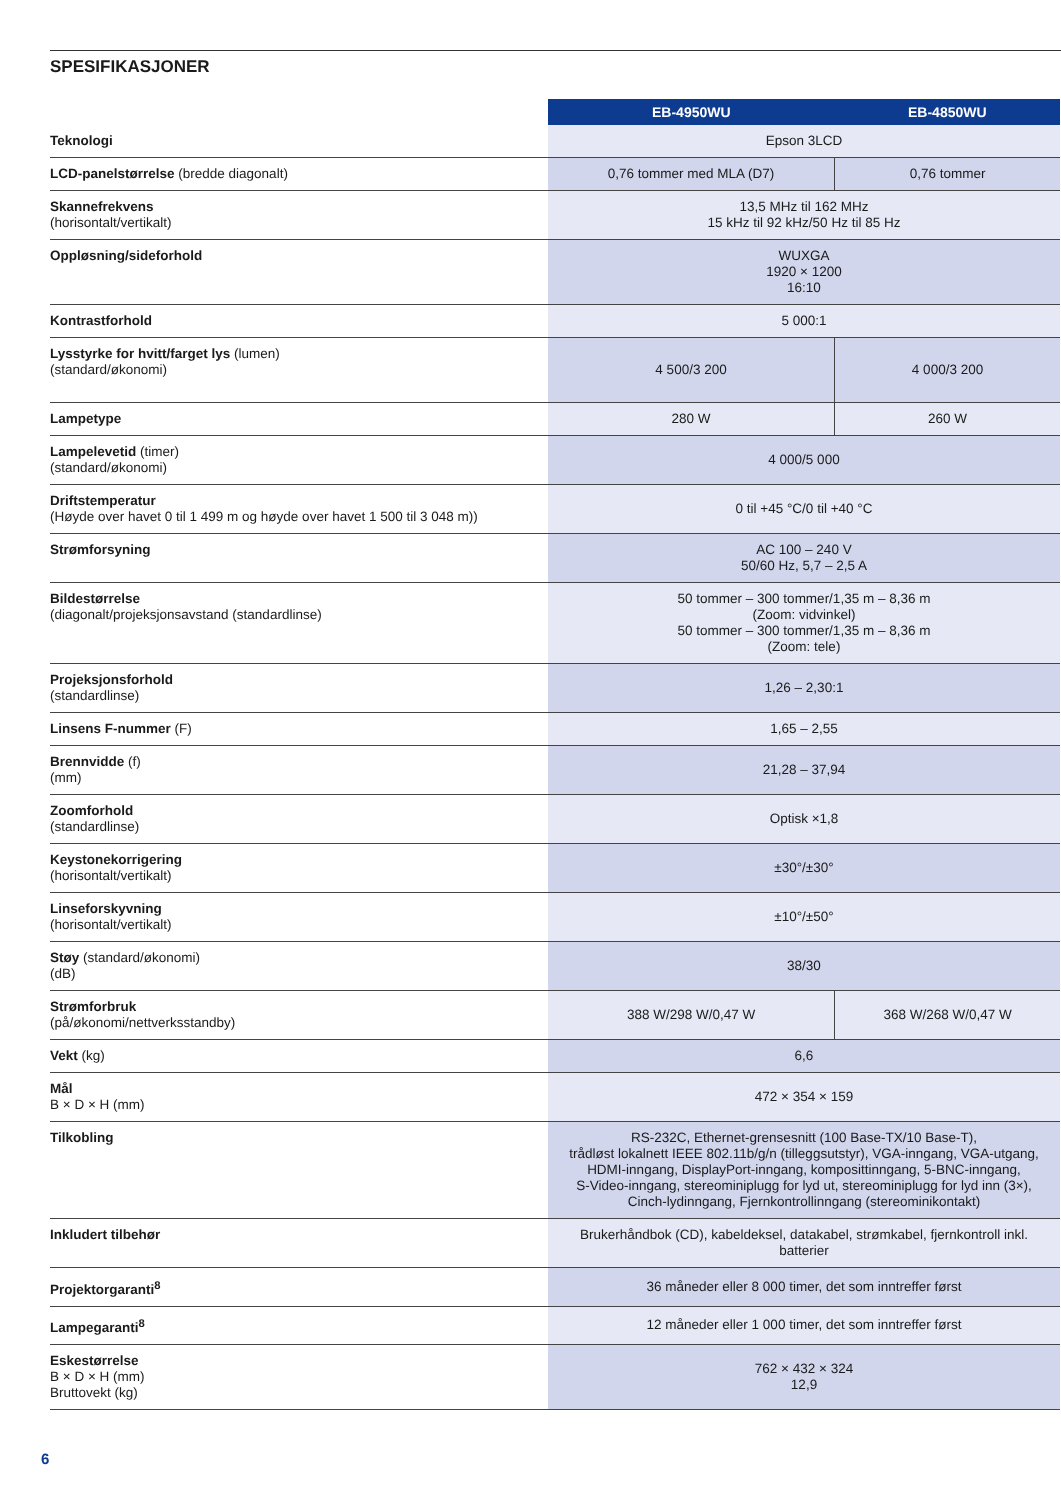SPESIFIKASJONER
| | EB-4950WU | EB-4850WU |
| Teknologi | Epson 3LCD | |
| LCD-panelstørrelse (bredde diagonalt) | 0,76 tommer med MLA (D7) | 0,76 tommer |
| Skannefrekvens (horisontalt/vertikalt) | 13,5 MHz til 162 MHz 15 kHz til 92 kHz/50 Hz til 85 Hz | |
| Oppløsning/sideforhold | WUXGA 1920 × 1200 16:10 | |
| Kontrastforhold | 5 000:1 | |
| Lysstyrke for hvitt/farget lys (lumen) (standard/økonomi) | 4 500/3 200 | 4 000/3 200 |
| Lampetype | 280 W | 260 W |
| Lampelevetid (timer) (standard/økonomi) | 4 000/5 000 | |
| Driftstemperatur (Høyde over havet 0 til 1 499 m og høyde over havet 1 500 til 3 048 m)) | 0 til +45 °C/0 til +40 °C | |
| Strømforsyning | AC 100 – 240 V 50/60 Hz, 5,7 – 2,5 A | |
| Bildestørrelse (diagonalt/projeksjonsavstand (standardlinse) | 50 tommer – 300 tommer/1,35 m – 8,36 m (Zoom: vidvinkel) 50 tommer – 300 tommer/1,35 m – 8,36 m (Zoom: tele) | |
| Projeksjonsforhold (standardlinse) | 1,26 – 2,30:1 | |
| Linsens F-nummer (F) | 1,65 – 2,55 | |
| Brennvidde (f) (mm) | 21,28 – 37,94 | |
| Zoomforhold (standardlinse) | Optisk ×1,8 | |
| Keystonekorrigering (horisontalt/vertikalt) | ±30°/±30° | |
| Linseforskyvning (horisontalt/vertikalt) | ±10°/±50° | |
| Støy (standard/økonomi) (dB) | 38/30 | |
| Strømforbruk (på/økonomi/nettverksstandby) | 388 W/298 W/0,47 W | 368 W/268 W/0,47 W |
| Vekt (kg) | 6,6 | |
| Mål B × D × H (mm) | 472 × 354 × 159 | |
| Tilkobling | RS-232C, Ethernet-grensesnitt (100 Base-TX/10 Base-T), trådløst lokalnett IEEE 802.11b/g/n (tilleggsutstyr), VGA-inngang, VGA-utgang, HDMI-inngang, DisplayPort-inngang, komposittinngang, 5-BNC-inngang, S-Video-inngang, stereominiplugg for lyd ut, stereominiplugg for lyd inn (3×), Cinch-lydinngang, Fjernkontrollinngang (stereominikontakt) | |
| Inkludert tilbehør | Brukerhåndbok (CD), kabeldeksel, datakabel, strømkabel, fjernkontroll inkl. batterier | |
| Projektorgaranti<sup>8</sup> | 36 måneder eller 8 000 timer, det som inntreffer først | |
| Lampegaranti<sup>8</sup> | 12 måneder eller 1 000 timer, det som inntreffer først | |
| Eskestørrelse B × D × H (mm) Bruttovekt (kg) | 762 × 432 × 324 12,9 | |
6